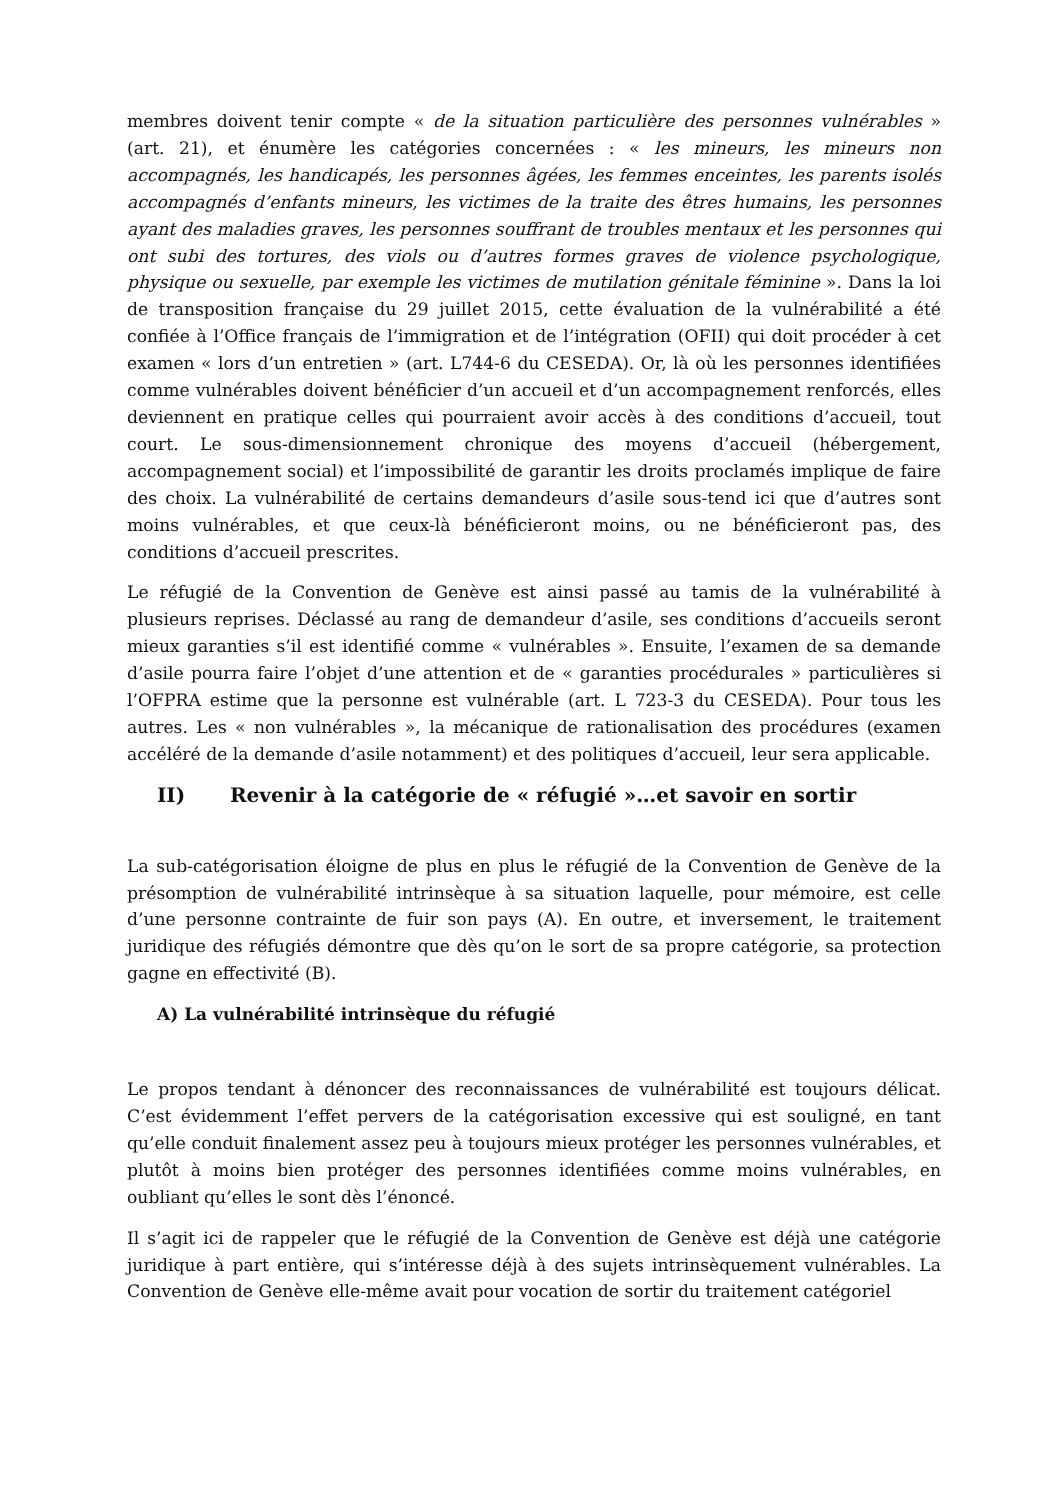membres doivent tenir compte « de la situation particulière des personnes vulnérables » (art. 21), et énumère les catégories concernées : « les mineurs, les mineurs non accompagnés, les handicapés, les personnes âgées, les femmes enceintes, les parents isolés accompagnés d’enfants mineurs, les victimes de la traite des êtres humains, les personnes ayant des maladies graves, les personnes souffrant de troubles mentaux et les personnes qui ont subi des tortures, des viols ou d’autres formes graves de violence psychologique, physique ou sexuelle, par exemple les victimes de mutilation génitale féminine ». Dans la loi de transposition française du 29 juillet 2015, cette évaluation de la vulnérabilité a été confiée à l’Office français de l’immigration et de l’intégration (OFII) qui doit procéder à cet examen « lors d’un entretien » (art. L744-6 du CESEDA). Or, là où les personnes identifiées comme vulnérables doivent bénéficier d’un accueil et d’un accompagnement renforcés, elles deviennent en pratique celles qui pourraient avoir accès à des conditions d’accueil, tout court. Le sous-dimensionnement chronique des moyens d’accueil (hébergement, accompagnement social) et l’impossibilité de garantir les droits proclamés implique de faire des choix. La vulnérabilité de certains demandeurs d’asile sous-tend ici que d’autres sont moins vulnérables, et que ceux-là bénéficieront moins, ou ne bénéficieront pas, des conditions d’accueil prescrites.
Le réfugié de la Convention de Genève est ainsi passé au tamis de la vulnérabilité à plusieurs reprises. Déclassé au rang de demandeur d’asile, ses conditions d’accueils seront mieux garanties s’il est identifié comme « vulnérables ». Ensuite, l’examen de sa demande d’asile pourra faire l’objet d’une attention et de « garanties procédurales » particulières si l’OFPRA estime que la personne est vulnérable (art. L 723-3 du CESEDA). Pour tous les autres. Les « non vulnérables », la mécanique de rationalisation des procédures (examen accéléré de la demande d’asile notamment) et des politiques d’accueil, leur sera applicable.
II) Revenir à la catégorie de « réfugié »…et savoir en sortir
La sub-catégorisation éloigne de plus en plus le réfugié de la Convention de Genève de la présomption de vulnérabilité intrinsèque à sa situation laquelle, pour mémoire, est celle d’une personne contrainte de fuir son pays (A). En outre, et inversement, le traitement juridique des réfugiés démontre que dès qu’on le sort de sa propre catégorie, sa protection gagne en effectivité (B).
A) La vulnérabilité intrinsèque du réfugié
Le propos tendant à dénoncer des reconnaissances de vulnérabilité est toujours délicat. C’est évidemment l’effet pervers de la catégorisation excessive qui est souligné, en tant qu’elle conduit finalement assez peu à toujours mieux protéger les personnes vulnérables, et plutôt à moins bien protéger des personnes identifiées comme moins vulnérables, en oubliant qu’elles le sont dès l’énoncé.
Il s’agit ici de rappeler que le réfugié de la Convention de Genève est déjà une catégorie juridique à part entière, qui s’intéresse déjà à des sujets intrinsèquement vulnérables. La Convention de Genève elle-même avait pour vocation de sortir du traitement catégoriel